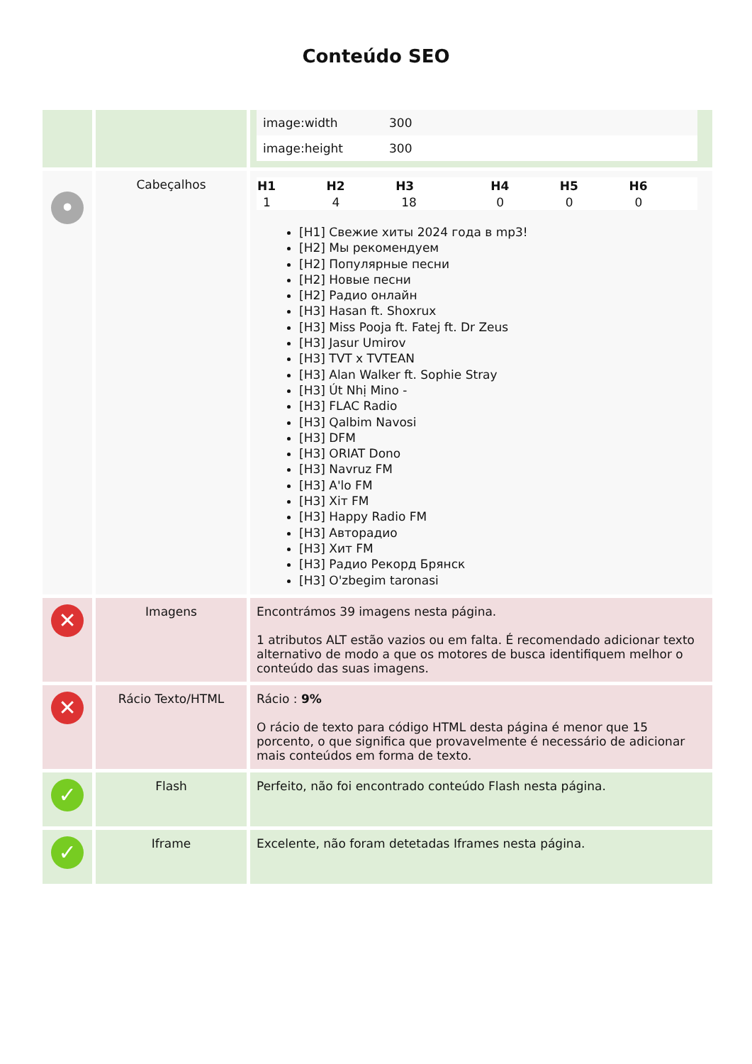Conteúdo SEO
| | | / image:width / 300 / / image:height / 300 / |
| • | Cabeçalhos | / H1 / H2 / H3 / H4 / H5 / H6 / / --- / --- / --- / --- / --- / --- / / 1 / 4 / 18 / 0 / 0 / 0 / [H1] Свежие хиты 2024 года в mp3! [H2] Мы рекомендуем [H2] Популярные песни [H2] Новые песни [H2] Радио онлайн [H3] Hasan ft. Shoxrux [H3] Miss Pooja ft. Fatej ft. Dr Zeus [H3] Jasur Umirov [H3] TVT x TVTEAN [H3] Alan Walker ft. Sophie Stray [H3] Út Nhị Mino - [H3] FLAC Radio [H3] Qalbim Navosi [H3] DFM [H3] ORIAT Dono [H3] Navruz FM [H3] A'lo FM [H3] Хiт FM [H3] Happy Radio FM [H3] Авторадио [H3] Хит FM [H3] Радио Рекорд Брянск [H3] O'zbegim taronasi |
| ✕ | Imagens | Encontrámos 39 imagens nesta página. 1 atributos ALT estão vazios ou em falta. É recomendado adicionar texto alternativo de modo a que os motores de busca identifiquem melhor o conteúdo das suas imagens. |
| ✕ | Rácio Texto/HTML | Rácio : 9% O rácio de texto para código HTML desta página é menor que 15 porcento, o que significa que provavelmente é necessário de adicionar mais conteúdos em forma de texto. |
| ✓ | Flash | Perfeito, não foi encontrado conteúdo Flash nesta página. |
| ✓ | Iframe | Excelente, não foram detetadas Iframes nesta página. |